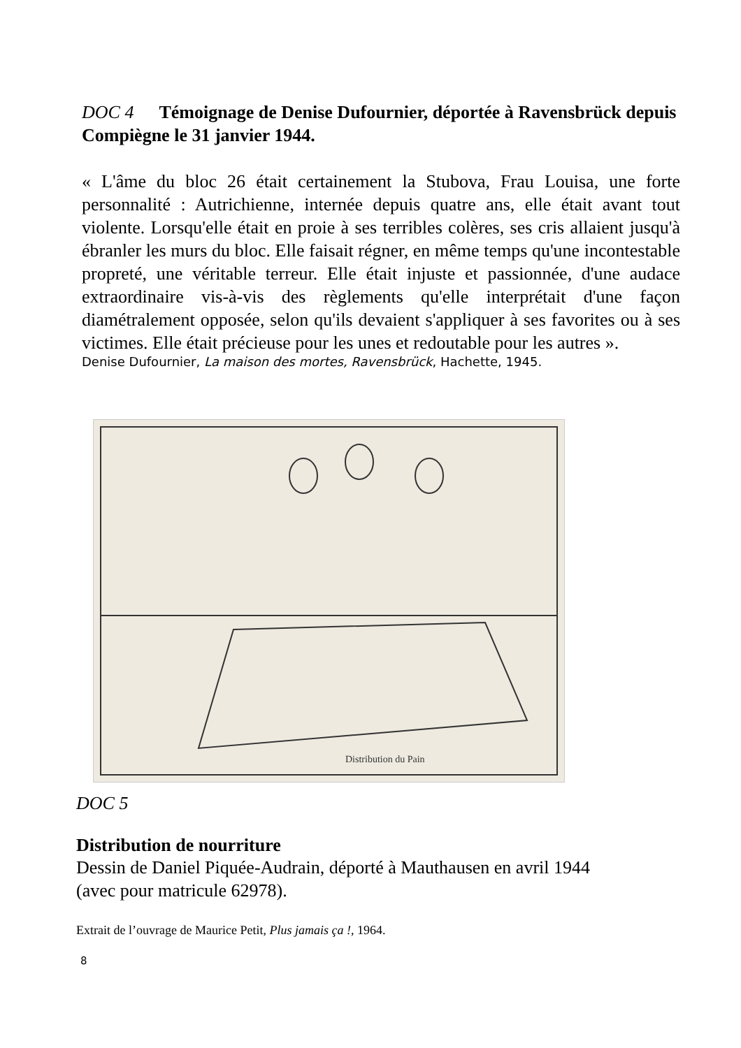DOC 4 Témoignage de Denise Dufournier, déportée à Ravensbrück depuis Compiègne le 31 janvier 1944.
« L'âme du bloc 26 était certainement la Stubova, Frau Louisa, une forte personnalité : Autrichienne, internée depuis quatre ans, elle était avant tout violente. Lorsqu'elle était en proie à ses terribles colères, ses cris allaient jusqu'à ébranler les murs du bloc. Elle faisait régner, en même temps qu'une incontestable propreté, une véritable terreur. Elle était injuste et passionnée, d'une audace extraordinaire vis-à-vis des règlements qu'elle interprétait d'une façon diamétralement opposée, selon qu'ils devaient s'appliquer à ses favorites ou à ses victimes. Elle était précieuse pour les unes et redoutable pour les autres ».
Denise Dufournier, La maison des mortes, Ravensbrück, Hachette, 1945.
Distribution du Pain
DOC 5
Distribution de nourriture
Dessin de Daniel Piquée-Audrain, déporté à Mauthausen en avril 1944 (avec pour matricule 62978).
Extrait de l’ouvrage de Maurice Petit, Plus jamais ça !, 1964.
8